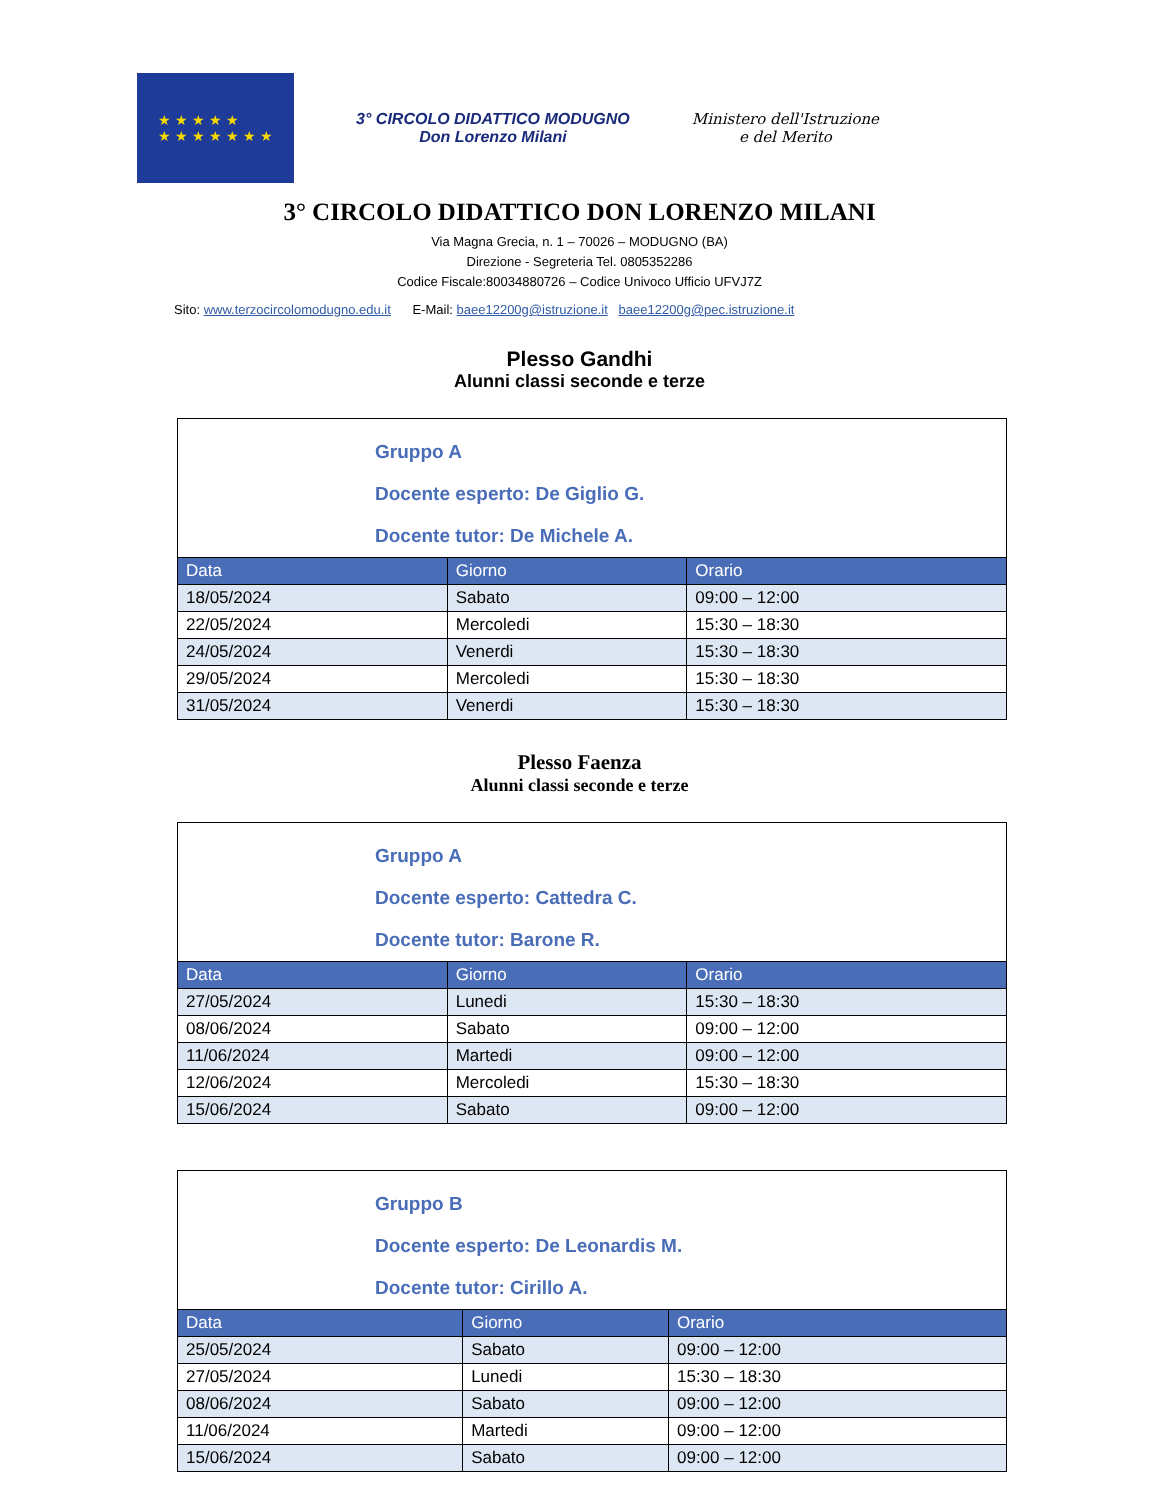★ ★ ★ ★ ★
★ ★ ★ ★ ★ ★ ★
3° CIRCOLO DIDATTICO MODUGNO
Don Lorenzo Milani
Ministero dell'Istruzione
e del Merito
3° CIRCOLO DIDATTICO DON LORENZO MILANI
Via Magna Grecia, n. 1 – 70026 – MODUGNO (BA)
Direzione - Segreteria Tel. 0805352286
Codice Fiscale:80034880726 – Codice Univoco Ufficio UFVJ7Z
Sito: www.terzocircolomodugno.edu.it E-Mail: baee12200g@istruzione.it baee12200g@pec.istruzione.it
Plesso Gandhi
Alunni classi seconde e terze
| Gruppo A Docente esperto: De Giglio G. Docente tutor: De Michele A. | | |
| Data | Giorno | Orario |
| 18/05/2024 | Sabato | 09:00 – 12:00 |
| 22/05/2024 | Mercoledi | 15:30 – 18:30 |
| 24/05/2024 | Venerdi | 15:30 – 18:30 |
| 29/05/2024 | Mercoledi | 15:30 – 18:30 |
| 31/05/2024 | Venerdi | 15:30 – 18:30 |
Plesso Faenza
Alunni classi seconde e terze
| Gruppo A Docente esperto: Cattedra C. Docente tutor: Barone R. | | |
| Data | Giorno | Orario |
| 27/05/2024 | Lunedi | 15:30 – 18:30 |
| 08/06/2024 | Sabato | 09:00 – 12:00 |
| 11/06/2024 | Martedi | 09:00 – 12:00 |
| 12/06/2024 | Mercoledi | 15:30 – 18:30 |
| 15/06/2024 | Sabato | 09:00 – 12:00 |
| Gruppo B Docente esperto: De Leonardis M. Docente tutor: Cirillo A. | | |
| Data | Giorno | Orario |
| 25/05/2024 | Sabato | 09:00 – 12:00 |
| 27/05/2024 | Lunedi | 15:30 – 18:30 |
| 08/06/2024 | Sabato | 09:00 – 12:00 |
| 11/06/2024 | Martedi | 09:00 – 12:00 |
| 15/06/2024 | Sabato | 09:00 – 12:00 |